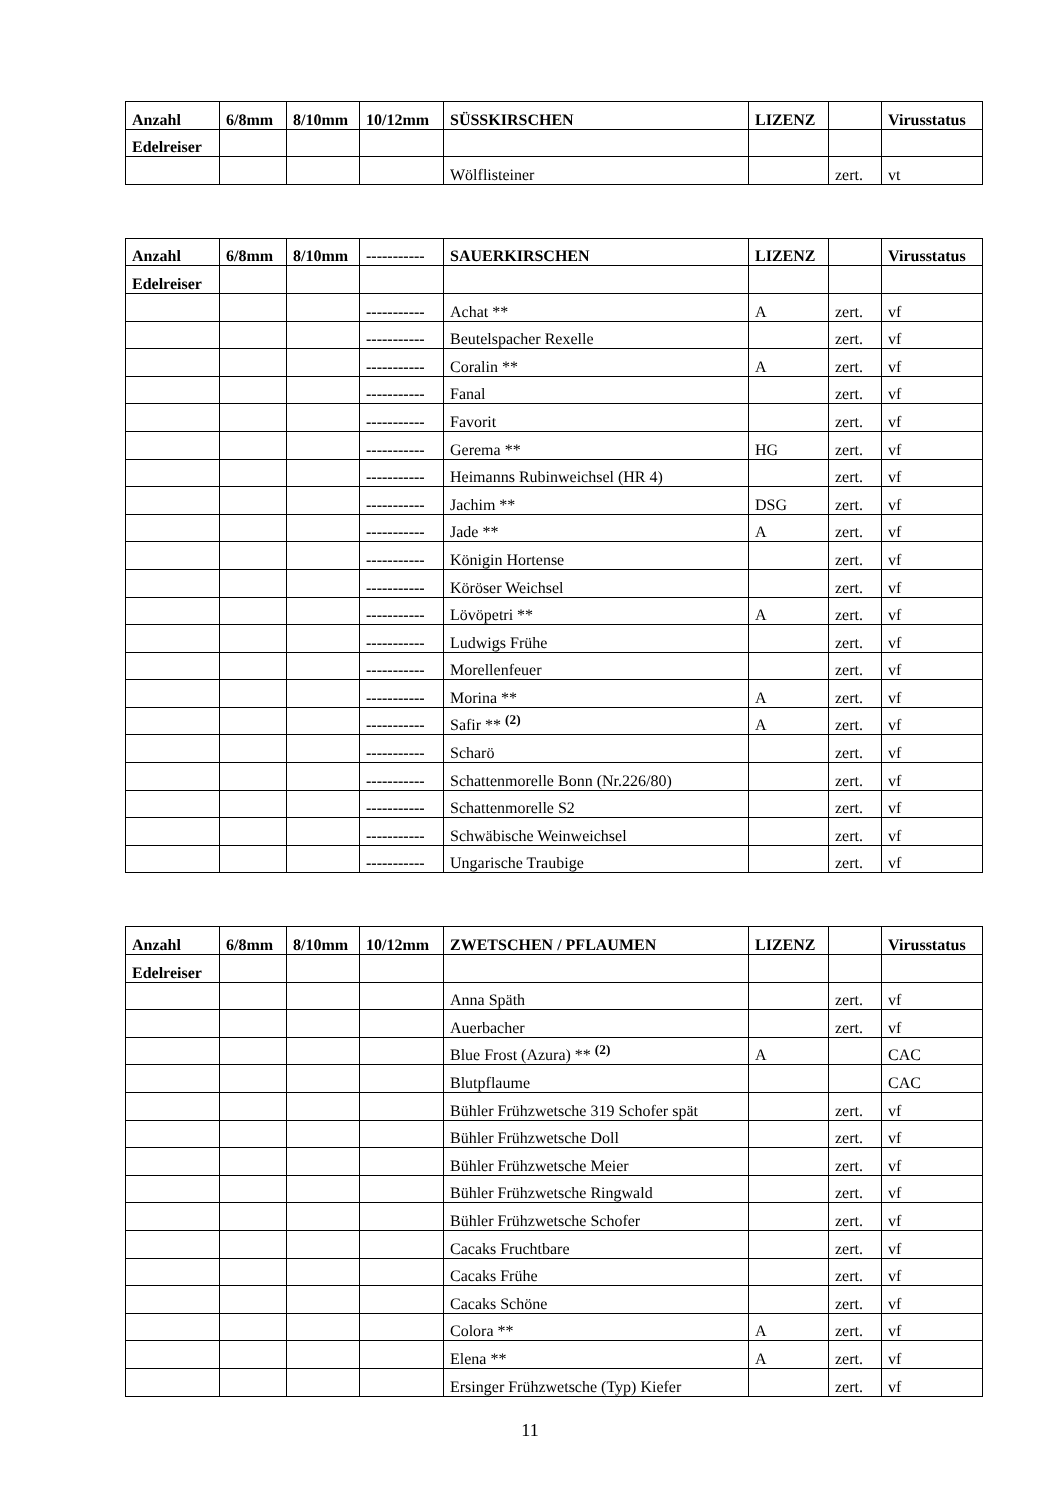| Anzahl | 6/8mm | 8/10mm | 10/12mm | SÜSSKIRSCHEN | LIZENZ | | Virusstatus |
| --- | --- | --- | --- | --- | --- | --- | --- |
| Edelreiser | | | | | | | |
| | | | | Wölflisteiner | | zert. | vt |
| Anzahl | 6/8mm | 8/10mm | ----------- | SAUERKIRSCHEN | LIZENZ | | Virusstatus |
| --- | --- | --- | --- | --- | --- | --- | --- |
| Edelreiser | | | | | | | |
| | | | ----------- | Achat ** | A | zert. | vf |
| | | | ----------- | Beutelspacher Rexelle | | zert. | vf |
| | | | ----------- | Coralin ** | A | zert. | vf |
| | | | ----------- | Fanal | | zert. | vf |
| | | | ----------- | Favorit | | zert. | vf |
| | | | ----------- | Gerema ** | HG | zert. | vf |
| | | | ----------- | Heimanns Rubinweichsel (HR 4) | | zert. | vf |
| | | | ----------- | Jachim ** | DSG | zert. | vf |
| | | | ----------- | Jade ** | A | zert. | vf |
| | | | ----------- | Königin Hortense | | zert. | vf |
| | | | ----------- | Köröser Weichsel | | zert. | vf |
| | | | ----------- | Lövöpetri ** | A | zert. | vf |
| | | | ----------- | Ludwigs Frühe | | zert. | vf |
| | | | ----------- | Morellenfeuer | | zert. | vf |
| | | | ----------- | Morina ** | A | zert. | vf |
| | | | ----------- | Safir ** <sup>(2)</sup> | A | zert. | vf |
| | | | ----------- | Scharö | | zert. | vf |
| | | | ----------- | Schattenmorelle Bonn (Nr.226/80) | | zert. | vf |
| | | | ----------- | Schattenmorelle S2 | | zert. | vf |
| | | | ----------- | Schwäbische Weinweichsel | | zert. | vf |
| | | | ----------- | Ungarische Traubige | | zert. | vf |
| Anzahl | 6/8mm | 8/10mm | 10/12mm | ZWETSCHEN / PFLAUMEN | LIZENZ | | Virusstatus |
| --- | --- | --- | --- | --- | --- | --- | --- |
| Edelreiser | | | | | | | |
| | | | | Anna Späth | | zert. | vf |
| | | | | Auerbacher | | zert. | vf |
| | | | | Blue Frost (Azura) ** <sup>(2)</sup> | A | | CAC |
| | | | | Blutpflaume | | | CAC |
| | | | | Bühler Frühzwetsche 319 Schofer spät | | zert. | vf |
| | | | | Bühler Frühzwetsche Doll | | zert. | vf |
| | | | | Bühler Frühzwetsche Meier | | zert. | vf |
| | | | | Bühler Frühzwetsche Ringwald | | zert. | vf |
| | | | | Bühler Frühzwetsche Schofer | | zert. | vf |
| | | | | Cacaks Fruchtbare | | zert. | vf |
| | | | | Cacaks Frühe | | zert. | vf |
| | | | | Cacaks Schöne | | zert. | vf |
| | | | | Colora ** | A | zert. | vf |
| | | | | Elena ** | A | zert. | vf |
| | | | | Ersinger Frühzwetsche (Typ) Kiefer | | zert. | vf |
11